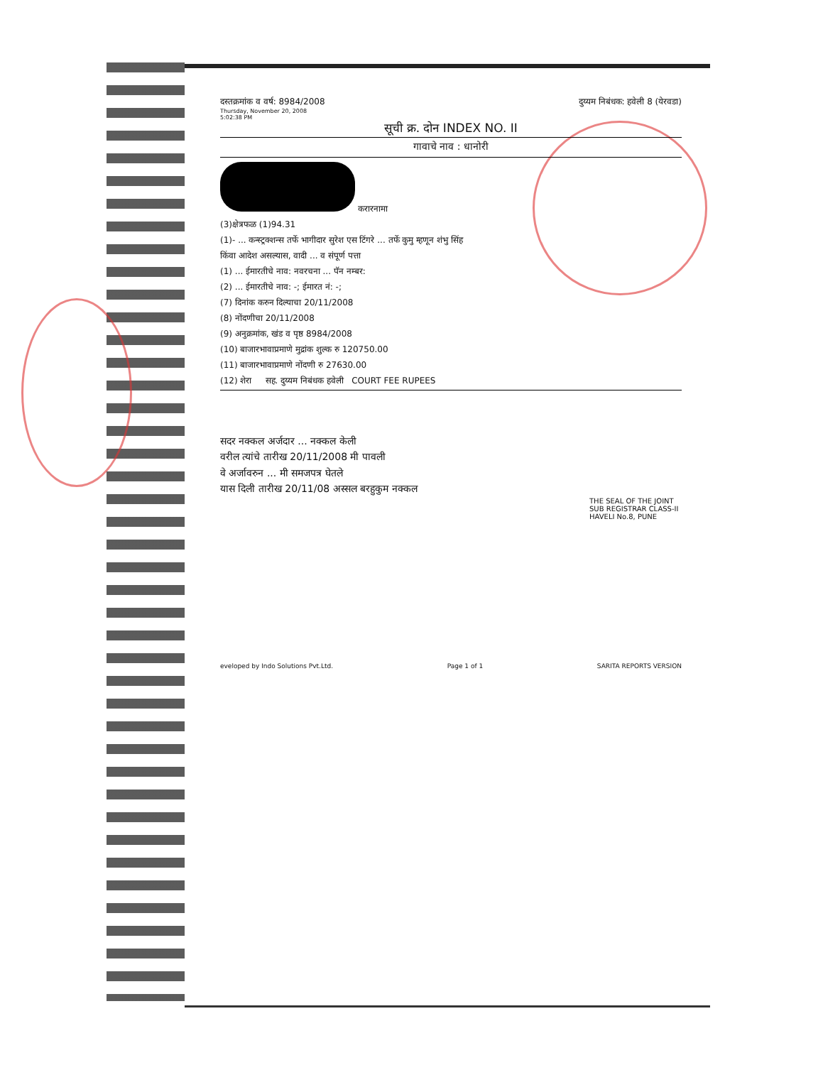दस्तक्रमांक व वर्ष: 8984/2008
Thursday, November 20, 2008
5:02:38 PM
दुय्यम निबंधक: हवेली 8 (येरवडा)
सूची क्र. दोन INDEX NO. II
गावाचे नाव : धानोरी
करारनामा
(3)क्षेत्रफळ (1)94.31
(1)- ... कन्स्ट्रक्शन्स तर्फे भागीदार सुरेश एस टिंगरे ... तर्फे कुमु म्हणून शंभु सिंह
किंवा आदेश असल्यास, वादी ... व संपूर्ण पत्ता
(1) ... ईमारतीचे नाव: नवरचना ... पॅन नम्बर:
(2) ... ईमारतीचे नाव: -; ईमारत नं: -;
(7) दिनांक करुन दिल्याचा 20/11/2008
(8) नोंदणीचा 20/11/2008
(9) अनुक्रमांक, खंड व पृष्ठ 8984/2008
(10) बाजारभावाप्रमाणे मुद्रांक शुल्क रु 120750.00
(11) बाजारभावाप्रमाणे नोंदणी रु 27630.00
(12) शेरा सह. दुय्यम निबंधक हवेली COURT FEE RUPEES
सदर नक्कल अर्जदार ... नक्कल केली
वरील त्यांचे तारीख 20/11/2008 मी पावली
वे अर्जावरुन ... मी समजपत्र घेतले
यास दिली तारीख 20/11/08 अस्सल बरहुकुम नक्कल
THE SEAL OF THE JOINT SUB REGISTRAR CLASS-II HAVELI No.8, PUNE
eveloped by Indo Solutions Pvt.Ltd. Page 1 of 1 SARITA REPORTS VERSION